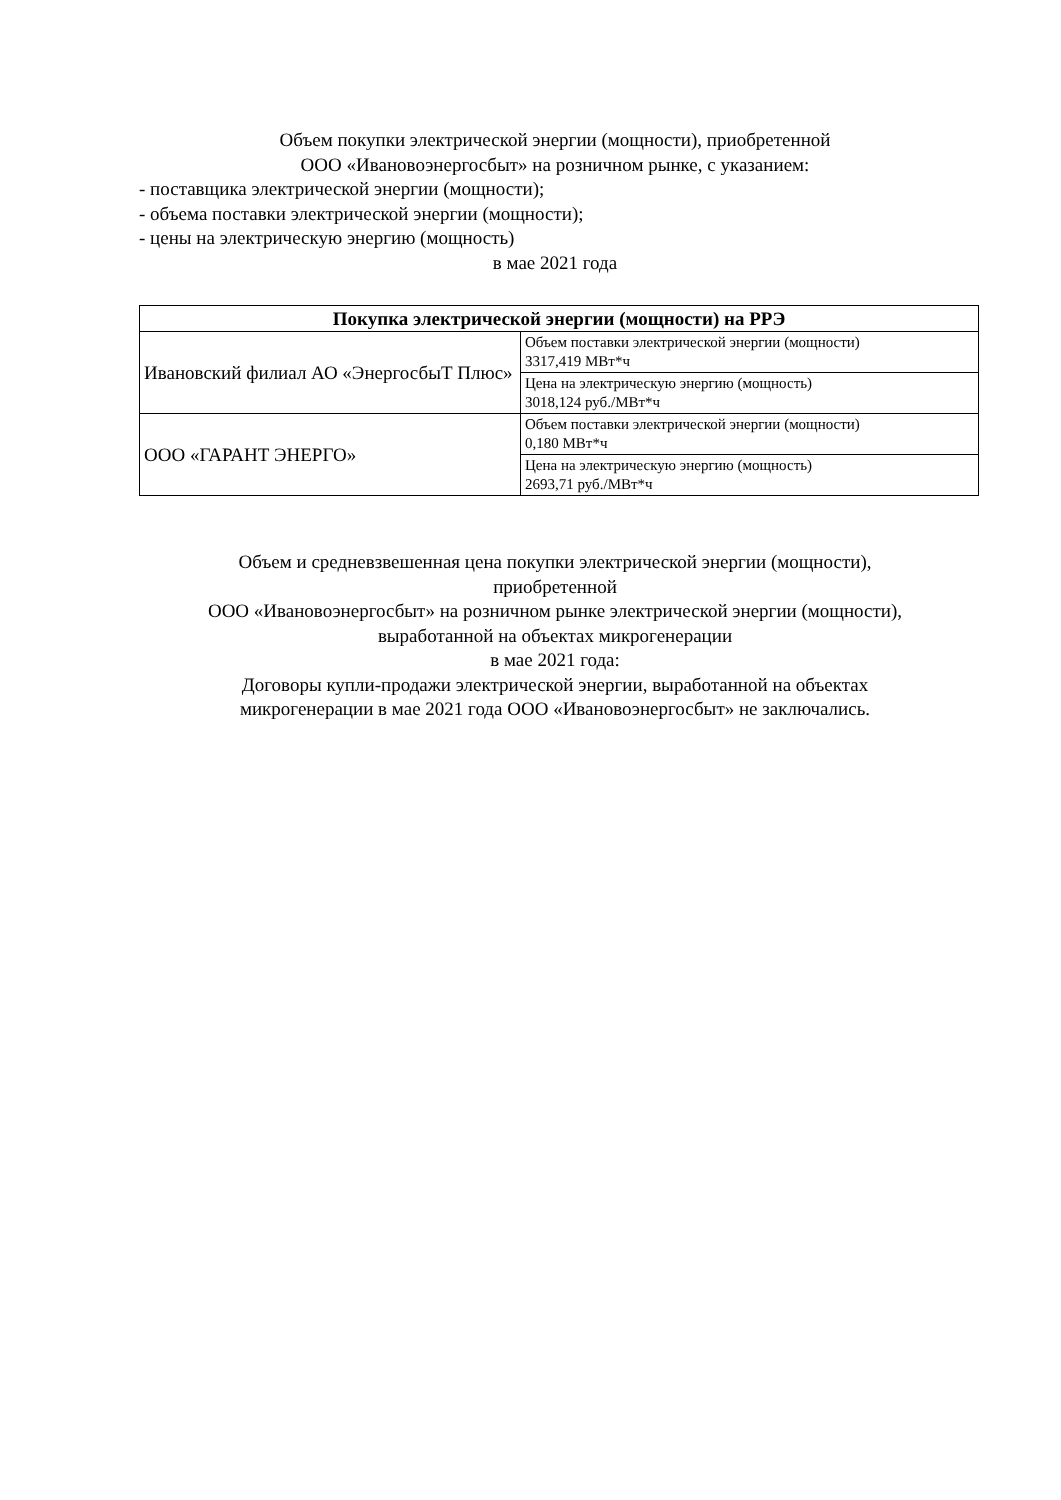Объем покупки электрической энергии (мощности), приобретенной
ООО «Ивановоэнергосбыт» на розничном рынке, с указанием:
- поставщика электрической энергии (мощности);
- объема поставки электрической энергии (мощности);
- цены на электрическую энергию (мощность)
в мае 2021 года
| Покупка электрической энергии (мощности) на РРЭ | |
| --- | --- |
| Ивановский филиал АО «ЭнергосбыТ Плюс» | Объем поставки электрической энергии (мощности) 3317,419 МВт*ч |
| | Цена на электрическую энергию (мощность) 3018,124 руб./МВт*ч |
| ООО «ГАРАНТ ЭНЕРГО» | Объем поставки электрической энергии (мощности) 0,180 МВт*ч |
| | Цена на электрическую энергию (мощность) 2693,71 руб./МВт*ч |
Объем и средневзвешенная цена покупки электрической энергии (мощности),
приобретенной
ООО «Ивановоэнергосбыт» на розничном рынке электрической энергии (мощности),
выработанной на объектах микрогенерации
в мае 2021 года:
Договоры купли-продажи электрической энергии, выработанной на объектах
микрогенерации в мае 2021 года ООО «Ивановоэнергосбыт» не заключались.